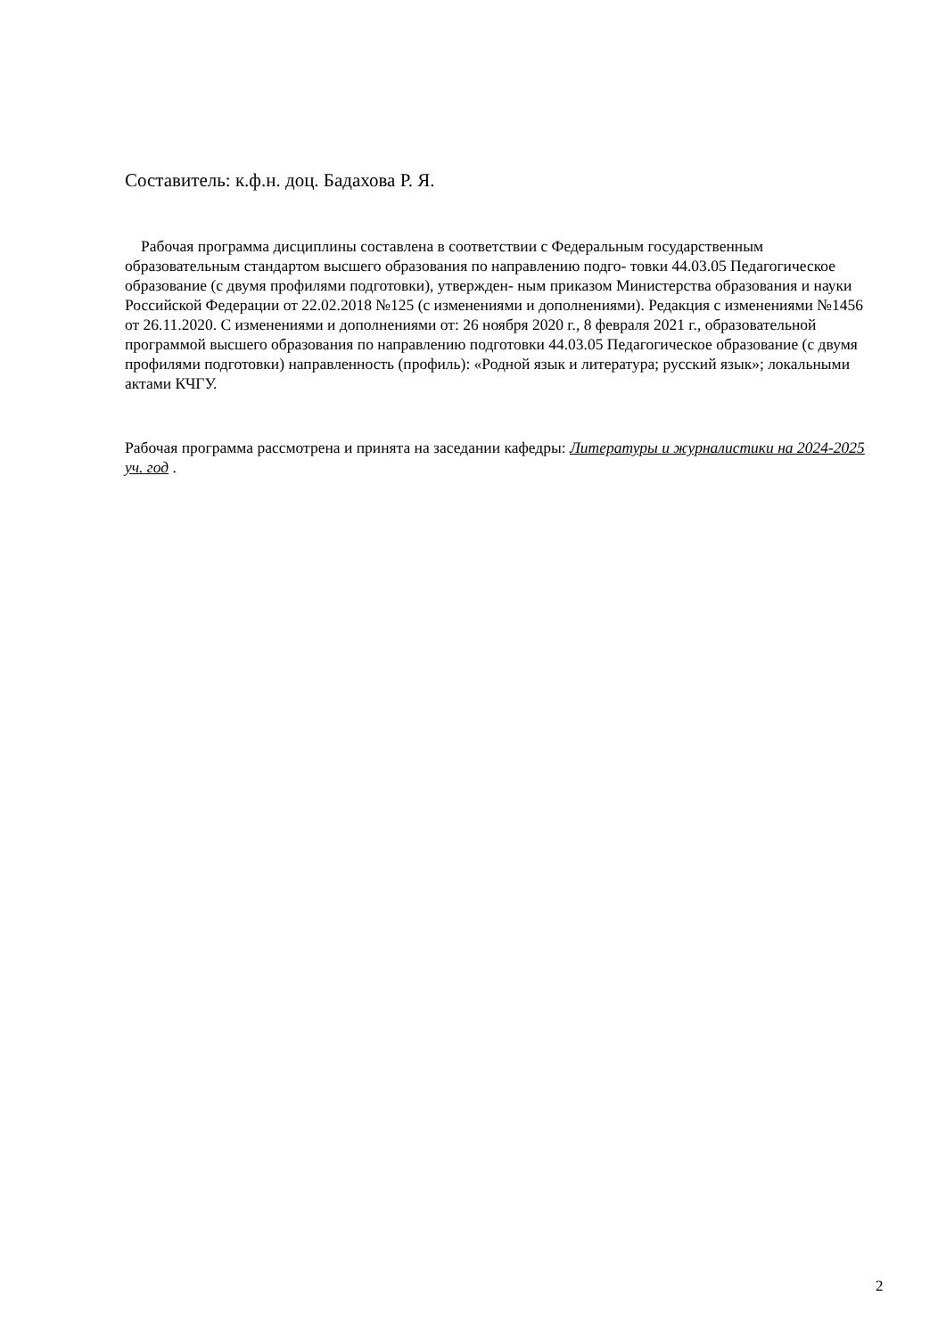Составитель: к.ф.н. доц. Бадахова Р. Я.
Рабочая программа дисциплины составлена в соответствии с Федеральным государственным образовательным стандартом высшего образования по направлению подго- товки 44.03.05 Педагогическое образование (с двумя профилями подготовки), утвержден- ным приказом Министерства образования и науки Российской Федерации от 22.02.2018 №125 (с изменениями и дополнениями). Редакция с изменениями №1456 от 26.11.2020. С изменениями и дополнениями от: 26 ноября 2020 г., 8 февраля 2021 г., образовательной программой высшего образования по направлению подготовки 44.03.05 Педагогическое образование (с двумя профилями подготовки) направленность (профиль): «Родной язык и литература; русский язык»; локальными актами КЧГУ.
Рабочая программа рассмотрена и принята на заседании кафедры: Литературы и журналистики на 2024-2025 уч. год .
2